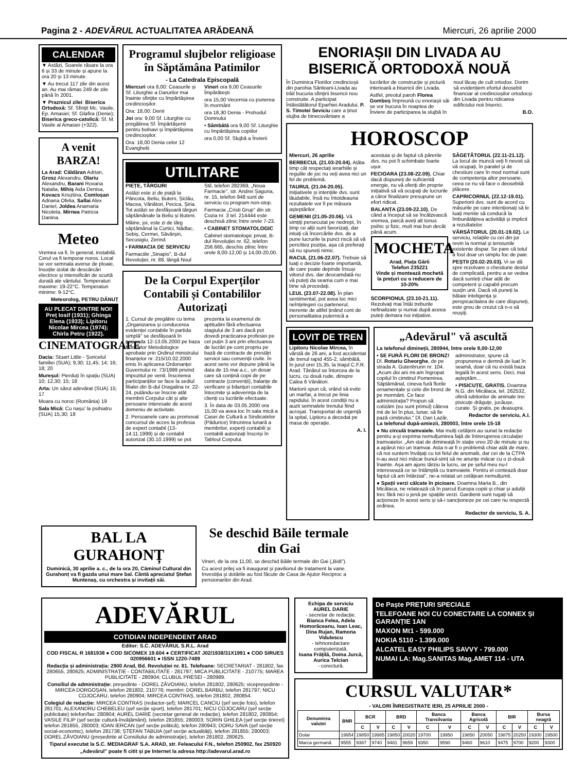Pagina 2 - ADEVĂRUL ACTUALITATEA ARĂDEANĂ Miercuri, 26 aprilie 2000
CALENDAR
▼ Astăzi, Soarele răsare la ora 6 și 33 de minute și apune la ora 20 și 13 minute.
▼ Au trecut 117 zile din acest an. Au mai rămas 249 de zile până în 2001.
▼ Praznicul zilei: Biserica Ortodoxă: Sf. Sfințit Mc. Vasile, Ep. Amasiei; Sf. Glafira (Denie); Biserica greco-catolică: Sf. M. Vasile al Amasiei (+322).
A venit BARZA!
La Arad: Căldăran Adrian, Grosz Alexandru, Olariu Alexandru, Barani Roxana Natalia, Mihiș Aida Denisa, Kovacs Krisztina, Comloșan Adnana Ofelia, Sallai Alex Daniel, Joldea Anamaria Nicoleta, Mirnea Patricia Danina.
Meteo
Vremea va fi, în general, instabilă. Cerul va fi temporar noros. Local se vor semnala averse de ploaie, însoțite izolat de descărcări electrice și intensificări de scurtă durată ale vântului. Temperaturi maxime: 19-22°C. Temperaturi minime: 9-12°C.
Meteorolog, PETRU DĂNUȚ
AU PLECAT DINTRE NOI!
Preț Iosif (1931); Ghinga Elena (1933); Lipitoru Nicolae Mircea (1974); Chirla Petru (1922).
CINEMATOGRAFE
Dacia: Stuart Little - Șoricelul familiei (SUA); 9,30; 11,45; 14; 16; 18; 20
Mureșul: Pierduți în spațiu (SUA) 10; 12,30; 15; 18
Arta: Un sărut adevărat (SUA) 15; 17
Moara cu noroc (România) 19
Sala Mică: Cu nașu' la psihiatru (SUA) 15,30; 18
Programul slujbelor religioase în Săptămâna Patimilor
- La Catedrala Episcopală
Miercuri ora 8,00: Ceasurile și Sf. Liturghie a Darurilor mai înainte sfințite cu împărtășirea credincioșilor.
Ora: 18,00: Denii
Joi ora: 9,00 Sf. Liturghie cu pregătirea Sf. Împărtășenii pentru bolnavi și împărtășirea credincioșilor.
Ora: 18,00 Denia celor 12 Evanghelii
Vineri ora 9,00 Ceasurile Împărătești
ora 15,00 Vecernia cu punerea în mormânt
ora 18,30 Denia - Prohodul Domnului
• Sâmbătă ora 9,00 Sf. Liturghie cu împărtășirea copiilor
ora 0,00 Sf. Slujbă a Învierii
UTILITARE
PIEȚE, TÂRGURI
Astăzi este zi de piață la Pâncota, Beliu, Buteni, Șiclău, Macea, Vânători, Pecica, Șiria. Tot astăzi se desfășoară târguri săptămânale la Beliu și Buteni.
Mâine, joi, este zi de târg săptămânal la Curtici, Nădlac, Sebiș, Cermei, Săvârșin, Secusigiu, Zerind.
• FARMACIA DE SERVICIU
Farmaciile „Sinapis", B-dul Revoluției, nr. 88, lângă Noul Stil, telefon 282369, „Noua Farmacie", str. Andrei Șaguna, nr. 15, telefon 948 sunt de serviciu cu program non-stop.
Farmacia „Cristi Grup" din str. Cozia nr. 3 tel. 214444 este deschisă zilnic între orele 7-23.
• CABINET STOMATOLOGIC
Cabinet stomatologic privat, B-dul Revoluției nr. 62, telefon 256.665, deschis zilnic între orele 8,00-12,00 și 14,00-20,00.
De la Corpul Experților Contabili și Contabililor Autorizați
1. Cursul de pregătire cu tema „Organizarea și conducerea evidenței contabile în partida simplă" se desfășoară în perioada 12-13.05.2000 pe baza Normelor Metodologice aprobate prin Ordinul ministrului finanțelor nr. 215/10.02.2000 emis în aplicarea Ordonanței Guvernului nr. 73/1999 privind impozitul pe venit. Înscrierea participanților se face la sediul filialei din B-dul Dragalina nr. 22-24, putându-se înscrie atât membrii Corpului cât și alte persoane interesate de acest domeniu de activitate.
2. Persoanele care au promovat concursul de acces la profesia de expert contabil (13-14:11.1999) și de contabil autorizat (30.10.1999) se pot prezenta la examenul de aptitudini fără efectuarea stagiului de 3 ani dacă pot dovedi practicarea profesiei pe cel puțin 3 ani prin efectuarea de lucrări pe cont propriu pe bază de contracte de prestări servicii sau convenții civile. În acest sens vor depune până la data de 15 mai a.c., un dosar care să conțină copii de pe contracte (convenții), balanțe de verificare și bilanțuri contabile întocmite și adeverința de la clienți cu lucrările efectuate.
3. În data de 03.05.2000 ora 15,00 va avea loc în sala mică a Casei de Cultură a Sindicatelor (Pădurice) întrunirea lunară a membrilor, experți contabili și contabili autorizați înscriși în Tabloul Corpului.
ENORIAȘII DIN LIVADA AU BISERICĂ ORTODOXĂ NOUĂ
În Duminica Floriilor credincioșii din parohia Sânleani-Livada au trăit bucuria sfințirii bisericii nou construite. A participat Întâistătătorul Eparhiei Aradului, P. S. Timotei Seviciu care a ținut slujba de binecuvântare a lucrărilor de construcție și pictură interioară a bisericii din Livada.
Astfel, preotul paroh Florea Gomboș împreună cu enoriașii săi se vor bucura în noaptea de Înviere de participarea la slujbă în noul lăcaș de cult ortodox. Dorim să evidențiem efortul deosebit financiar al credincioșilor ortodocși din Livada pentru ridicarea edificiului noii biserici.
B.O.
HOROSCOP
Miercuri, 26 aprilie
BERBECUL (21.03-20.04). Atâta timp cât respectați ierarhiile și regulile de joc nu veți avea nici un fel de problemă.
TAURUL (21.04-20.05). Inițiativele și intențiile dvs. sunt lăudabile, însă nu întotdeauna rezultatele vor fi pe măsura așteptărilor.
GEMENII (21.05-20.06). Vă simțiți persecutat pe nedrept, în timp ce alții sunt favorizați, dar intuiți că încercările dvs. de a pune lucrurile la punct riscă să vă periclitez poziția, așa că preferați să nu spuneți nimic.
RACUL (21.06-22.07). Trebuie să luați o decizie foarte importantă, de care poate depinde însuși viitorul dvs. dar deocamdată nu vă puteți da seama cum e mai bine să procedați.
LEUL (23.07-22.08). În plan sentimental, pot avea loc mici neînțelegeri cu partenerul, inerente de altfel ținând cont de personalitatea puternică a acestuia și de faptul că părerile dvs. nu pot fi schimbate foarte ușor.
FECIOARA (23.08-22.09). Chiar dacă dispuneți de suficientă energie, nu vă oferiți din proprie inițiativă să vă ocupați de lucrurile a căror finalizare presupune un efort ridicat.
BALANȚA (23.09-22.10). De când a început să se încălzească vremea, parcă aveți alt tonus psihic și fizic, mult mai bun decât până acum.
MOCHETA
Arad, Piața Gării
Telefon 235221
Vinde și montează mochetă la prețuri cu o reducere de
10-20%
SCORPIONUL (23.10-21.11). Rezolvați mai întâi treburile nefinalizate și numai după aceea puteți demara noi inițiative.
SĂGETĂTORUL (22.11-21.12). La locul de muncă veți fi nevoit să vă ocupați, în paralel și de chestiuni care în mod normal sunt de competența altor persoane, ceea ce nu vă face o deosebită plăcere.
CAPRICORNUL (22.12-19.01). Superiorii dvs. sunt de acord cu măsurile pe care intenționați să le luați menite să conducă la îmbunătățirea activității și implicit a rezultatelor.
VĂRSĂTORUL (20.01-19.02). La serviciu, relațiile cu cei din jur revin la normal și tensiunile existente dispar. Se pare că totul a fost doar un simplu foc de paie.
PEȘTII (20.02-20.03). Vi se dă spre rezolvare o chestiune destul de complicată, pentru a se vedea dacă sunteți chiar atât de competent și capabil precum susțin unii. Dacă vă puneți la bătaie inteligența și perspicacitatea de care dispuneți, este greu de crezut că n-o să reușiți.
LOVIT DE TREN
Lipitoru Nicolae Mircea, în vârstă de 26 ani, a fost accidentat de trenul rapid 455-2, sâmbătă, în jurul orei 15,35, la triajul C.F.R. Arad. Tânărul se întorcea de la lucru, cu două rude, dinspre Calea 6 Vânători.
Martorii spun că, vrând să evite un marfar, a trecut pe linia rapidului. În acest condiții nu a auzit semnalele trenului fiind acroșat. Transportat de urgență la spital, Lipitoru a decedat pe masa de operație.
A. I.
„Adevărul" vă ascultă
La telefonul dimineții, 280944, între orele 9,00-12,00
• SE FURĂ FLORI DE BRONZ! Dl. Rotariu Gheorghe, de pe strada A. Gutenbrunn nr. 104. „Acum doi ani mi-am îngropat copilul în cimitirul Pomenirea. Săptămânal, cineva fură florile ornamentale și cele din bronz de pe mormânt. Ce face administrația? Propun să cotizăm (eu sunt primul) câteva mii de lei în plus, lunar, să fie pază cimitirului." Dl. Dan Lazăr, administrator, spune că propunerea e demnă de luat în seamă, doar că nu există baza legală în acest sens. Deci, mai așteptăm...
• PISICUȚE, GRATIS. Doamna N.G. din Micălaca, tel. 262532, oferă iubitorilor de animale trei pisicuțe drăguțe, jucăușe, curate. Și gratis, pe deasupra.
Redactor de serviciu, A.I.
La telefonul după-amiezii, 280003, între orele 15-18
● Nu circulă tramvaiele. Mai mulți cetățeni au sunat la redacție pentru a-și exprima nemulțumirea față de întreruperea circulației tramvaielor. „Am stat de dimineață în stație vreo 20 de minute și nu a apărut nici un tramvai. Asta n-ar fi o problemă chiar atât de mare, că noi suntem învățați cu tot felul de anomalii, dar cei de la CTPA n-au avut nici măcar bunul-simț să ne anunțe măcar cu o zi-două înainte. Așa am ajuns târziu la lucru, iar pe șeful meu nu-l interesează ce se întâmplă cu tramvaiele. Pentru el contează doar faptul că am întârziat", ne-a relatat un cetățean nemulțumit.
● Spații verzi călcate în picioare. Doamna Maria B., din Micălaca, ne relatează că în parcul Europa copiii și chiar și adulții trec fără nici o jenă pe spațiile verzi. Gardienii sunt rugați să acționeze în acest sens și să-i sancționeze pe cei care nu respectă ordinea.
Redactor de serviciu, S. A.
BAL LA GURAHONȚ
Duminică, 30 aprilie a. c., de la ora 20, Căminul Cultural din Gurahonț va fi gazda unui mare bal. Cântă apreciatul Ștefan Muntenaș, cu orchestra și invitații săi.
Se deschid Băile termale din Gai
Vineri, de la ora 11,00, se deschid Băile termale din Gai („Bidi").
Cu acest prilej va fi inaugurat și pavilionul de tratament la vane. Investiția și dotările au fost făcute de Casa de Ajutor Reciproc a pensionarilor din Arad.
ADEVĂRUL
COTIDIAN INDEPENDENT ARAD
Editor: S.C. ADEVĂRUL S.R.L. Arad
COD FISCAL R 1681938 ● COD SICOMEX 19.604 ● CERTIFICAT J02/1938/31X1991 ● COD SIRUES 020956601 ● ISSN 1220-7489
Redacția și administrația: 2900 Arad, Bd. Revoluției nr. 81. Telefoane: SECRETARIAT - 281802, fax 280655, 280625; ADMINISTRAȚIE - CONTABILITATE - 281797; MICA PUBLICITATE - 210775; MAREA PUBLICITATE - 280904; CLUBUL PRESEI - 280989.
Consiliul de administrație: președinte - DOREL ZĂVOIANU, telefon 281802, 280625; vicepreședinte - MIRCEA DORGOȘAN, telefon 281802, 210776; membri: DOREL BARBU, telefon 281797; NICU COJOCARU, telefon 280904; MIRCEA CONTRAȘ, telefon 281802, 280854.
Colegiul de redacție: MIRCEA CONTRAȘ (redactor-șef); MARCEL CANCIU (șef secție foto), telefon 281701; ALEXANDRU CHEBELEU (șef secție sport), telefon 281701; NICU COJOCARU (șef secție publicitate) telefon/fax: 280904; AUREL DARIE (secretar general de redacție), telefon 281802, 280854; VASILE FILIP (șef secție cultură-învățământ), telefon 281855; 280003; SORIN GHILEA (șef secție tineret) telefon 281855, 280003; IOAN IERCAN (șef secție politică), telefon 280943; DORU SAVA (șef secție social-economic), telefon 281738; ȘTEFAN TABUIA (șef secție actualități), telefon 281855; 280003; DOREL ZĂVOIANU (președinte al Consiliului de administrație), telefon 281802, 280625.
Tiparul executat la S.C. MEDIAGRAF S.A. ARAD, str. Feleacului F.N., telefon 250902, fax 250920
„Adevărul" poate fi citit și pe Internet la adresa http://adevarul.arad.ro
Echipa de serviciu
AUREL DARIE
- secretar de redacție.
Bianca Felea, Adela Homorâceanu, Ioan Leac, Dina Rujan, Ramona Vidulescu
- tehnoredactare computerizată.
Ioana Frățilă, Doina Jurcă, Aurica Telcian
- corectură.
De Paște PREȚURI SPECIALE
TELEFOANE NOI CU CONECTARE LA CONNEX ȘI GARANȚIE 1AN
MAXON Mt1 - 599.000
NOKIA 5110 - 1.399.000
ALCATEL EASY PHILIPS SAVVY - 799.000
NUMAI LA: Mag.SANITAS Mag.AMET 114 - UTA
CURSUL VALUTAR*
- VALORI ÎNREGISTRATE IERI, 25 APRILIE 2000 -
| Denumirea valutei | BNR | BCR | | BRD | | Banca Transilvania | | Banca Agricolă | | BIR | | Bursa neagră | |
| --- | --- | --- | --- | --- | --- | --- | --- | --- | --- | --- | --- | --- | --- |
| | | C | V | C | V | C | V | C | V | C | V | C | V |
| Dolar | 19954 | 19850 | 19985 | 19850 | 20020 | 19700 | 19950 | 19850 | 20050 | 19875 | 20250 | 19300 | 19500 |
| Marca germană | 9555 | 9387 | 9740 | 9481 | 9659 | 9350 | 9590 | 9460 | 9610 | 9475 | 9700 | 9200 | 9300 |